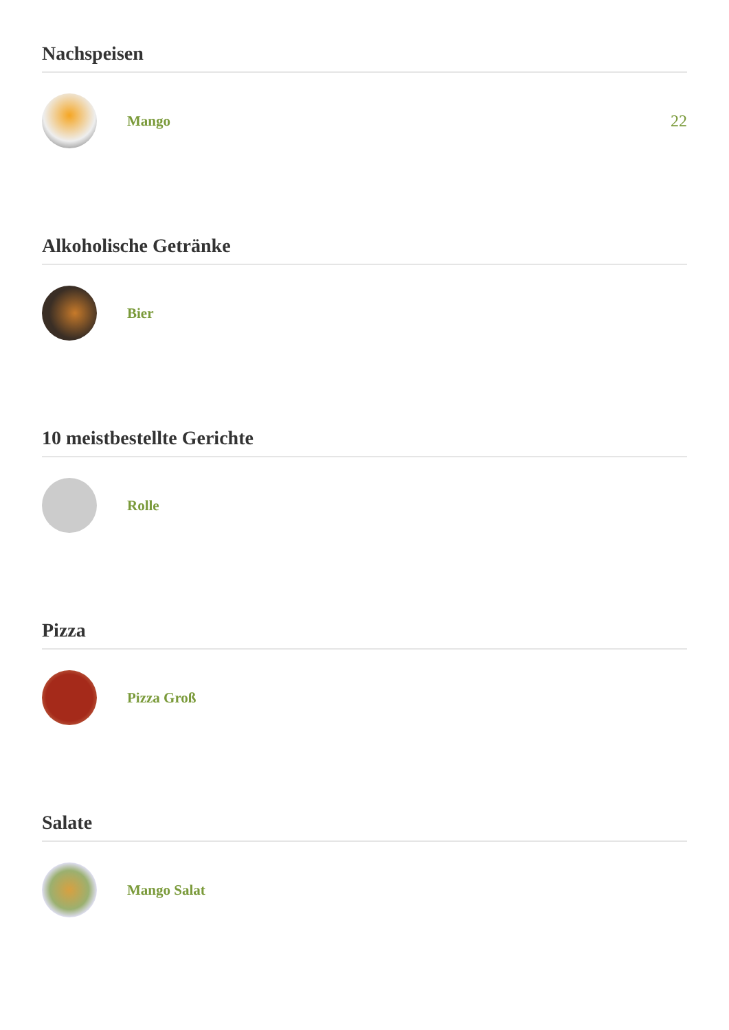Nachspeisen
Mango 22
Alkoholische Getränke
Bier
10 meistbestellte Gerichte
Rolle
Pizza
Pizza Groß
Salate
Mango Salat